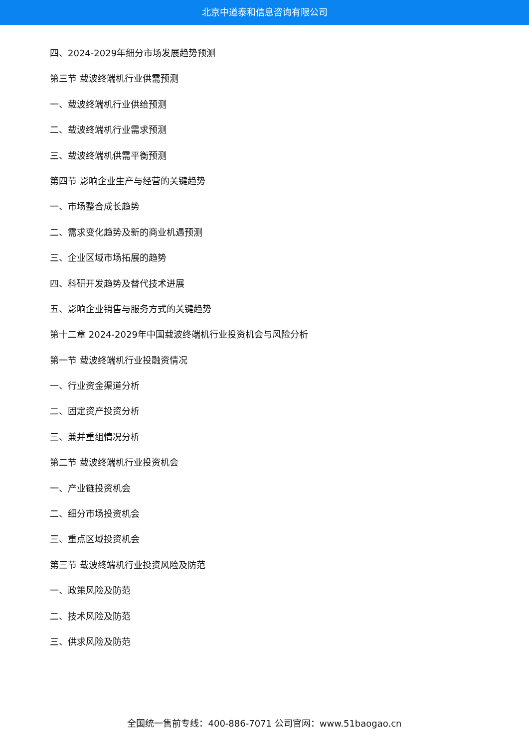北京中道泰和信息咨询有限公司
四、2024-2029年细分市场发展趋势预测
第三节 载波终端机行业供需预测
一、载波终端机行业供给预测
二、载波终端机行业需求预测
三、载波终端机供需平衡预测
第四节 影响企业生产与经营的关键趋势
一、市场整合成长趋势
二、需求变化趋势及新的商业机遇预测
三、企业区域市场拓展的趋势
四、科研开发趋势及替代技术进展
五、影响企业销售与服务方式的关键趋势
第十二章 2024-2029年中国载波终端机行业投资机会与风险分析
第一节 载波终端机行业投融资情况
一、行业资金渠道分析
二、固定资产投资分析
三、兼并重组情况分析
第二节 载波终端机行业投资机会
一、产业链投资机会
二、细分市场投资机会
三、重点区域投资机会
第三节 载波终端机行业投资风险及防范
一、政策风险及防范
二、技术风险及防范
三、供求风险及防范
全国统一售前专线：400-886-7071 公司官网：www.51baogao.cn